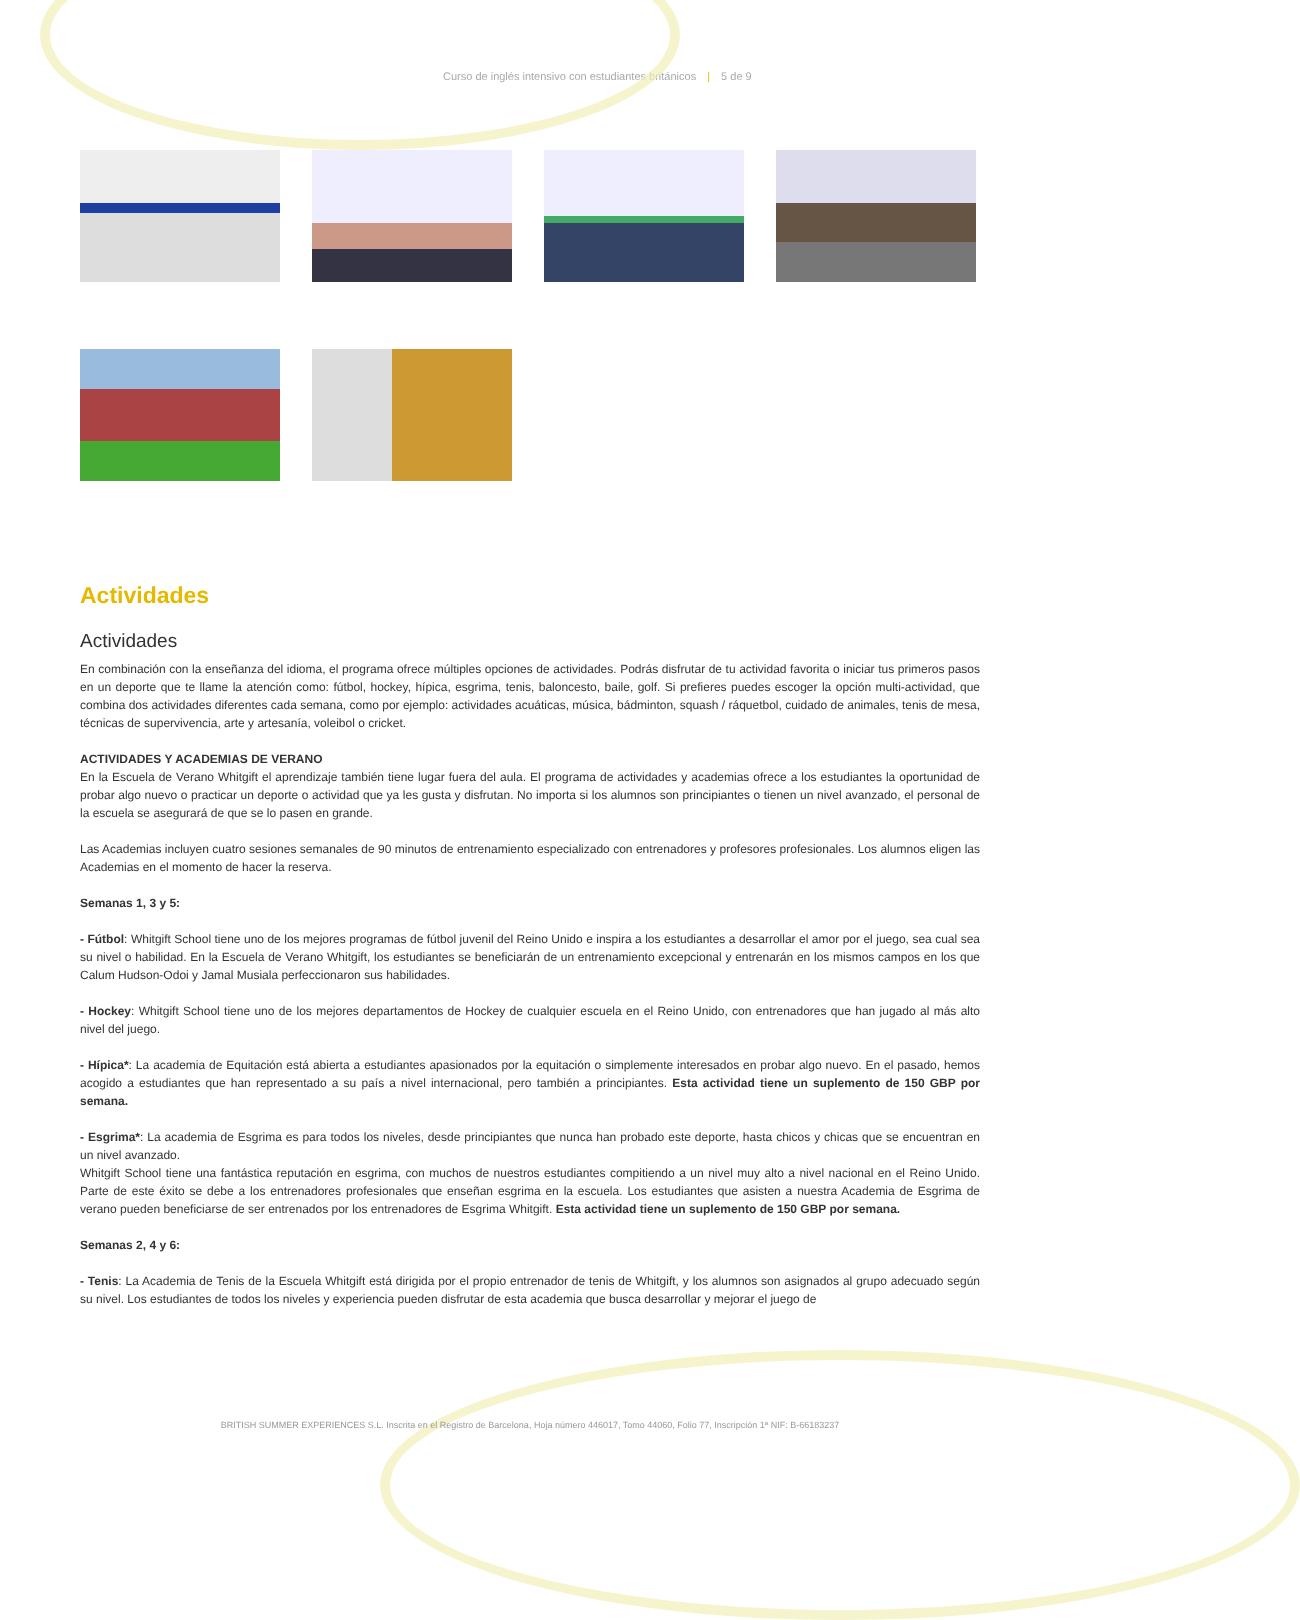Curso de inglés intensivo con estudiantes británicos | 5 de 9
Actividades
Actividades
En combinación con la enseñanza del idioma, el programa ofrece múltiples opciones de actividades. Podrás disfrutar de tu actividad favorita o iniciar tus primeros pasos en un deporte que te llame la atención como: fútbol, hockey, hípica, esgrima, tenis, baloncesto, baile, golf. Si prefieres puedes escoger la opción multi-actividad, que combina dos actividades diferentes cada semana, como por ejemplo: actividades acuáticas, música, bádminton, squash / ráquetbol, cuidado de animales, tenis de mesa, técnicas de supervivencia, arte y artesanía, voleibol o cricket.
ACTIVIDADES Y ACADEMIAS DE VERANO
En la Escuela de Verano Whitgift el aprendizaje también tiene lugar fuera del aula. El programa de actividades y academias ofrece a los estudiantes la oportunidad de probar algo nuevo o practicar un deporte o actividad que ya les gusta y disfrutan. No importa si los alumnos son principiantes o tienen un nivel avanzado, el personal de la escuela se asegurará de que se lo pasen en grande.
Las Academias incluyen cuatro sesiones semanales de 90 minutos de entrenamiento especializado con entrenadores y profesores profesionales. Los alumnos eligen las Academias en el momento de hacer la reserva.
Semanas 1, 3 y 5:
- Fútbol: Whitgift School tiene uno de los mejores programas de fútbol juvenil del Reino Unido e inspira a los estudiantes a desarrollar el amor por el juego, sea cual sea su nivel o habilidad. En la Escuela de Verano Whitgift, los estudiantes se beneficiarán de un entrenamiento excepcional y entrenarán en los mismos campos en los que Calum Hudson-Odoi y Jamal Musiala perfeccionaron sus habilidades.
- Hockey: Whitgift School tiene uno de los mejores departamentos de Hockey de cualquier escuela en el Reino Unido, con entrenadores que han jugado al más alto nivel del juego.
- Hípica*: La academia de Equitación está abierta a estudiantes apasionados por la equitación o simplemente interesados en probar algo nuevo. En el pasado, hemos acogido a estudiantes que han representado a su país a nivel internacional, pero también a principiantes. Esta actividad tiene un suplemento de 150 GBP por semana.
- Esgrima*: La academia de Esgrima es para todos los niveles, desde principiantes que nunca han probado este deporte, hasta chicos y chicas que se encuentran en un nivel avanzado.
Whitgift School tiene una fantástica reputación en esgrima, con muchos de nuestros estudiantes compitiendo a un nivel muy alto a nivel nacional en el Reino Unido. Parte de este éxito se debe a los entrenadores profesionales que enseñan esgrima en la escuela. Los estudiantes que asisten a nuestra Academia de Esgrima de verano pueden beneficiarse de ser entrenados por los entrenadores de Esgrima Whitgift. Esta actividad tiene un suplemento de 150 GBP por semana.
Semanas 2, 4 y 6:
- Tenis: La Academia de Tenis de la Escuela Whitgift está dirigida por el propio entrenador de tenis de Whitgift, y los alumnos son asignados al grupo adecuado según su nivel. Los estudiantes de todos los niveles y experiencia pueden disfrutar de esta academia que busca desarrollar y mejorar el juego de
BRITISH SUMMER EXPERIENCES S.L. Inscrita en el Registro de Barcelona, Hoja número 446017, Tomo 44060, Folio 77, Inscripción 1ª NIF: B-66183237